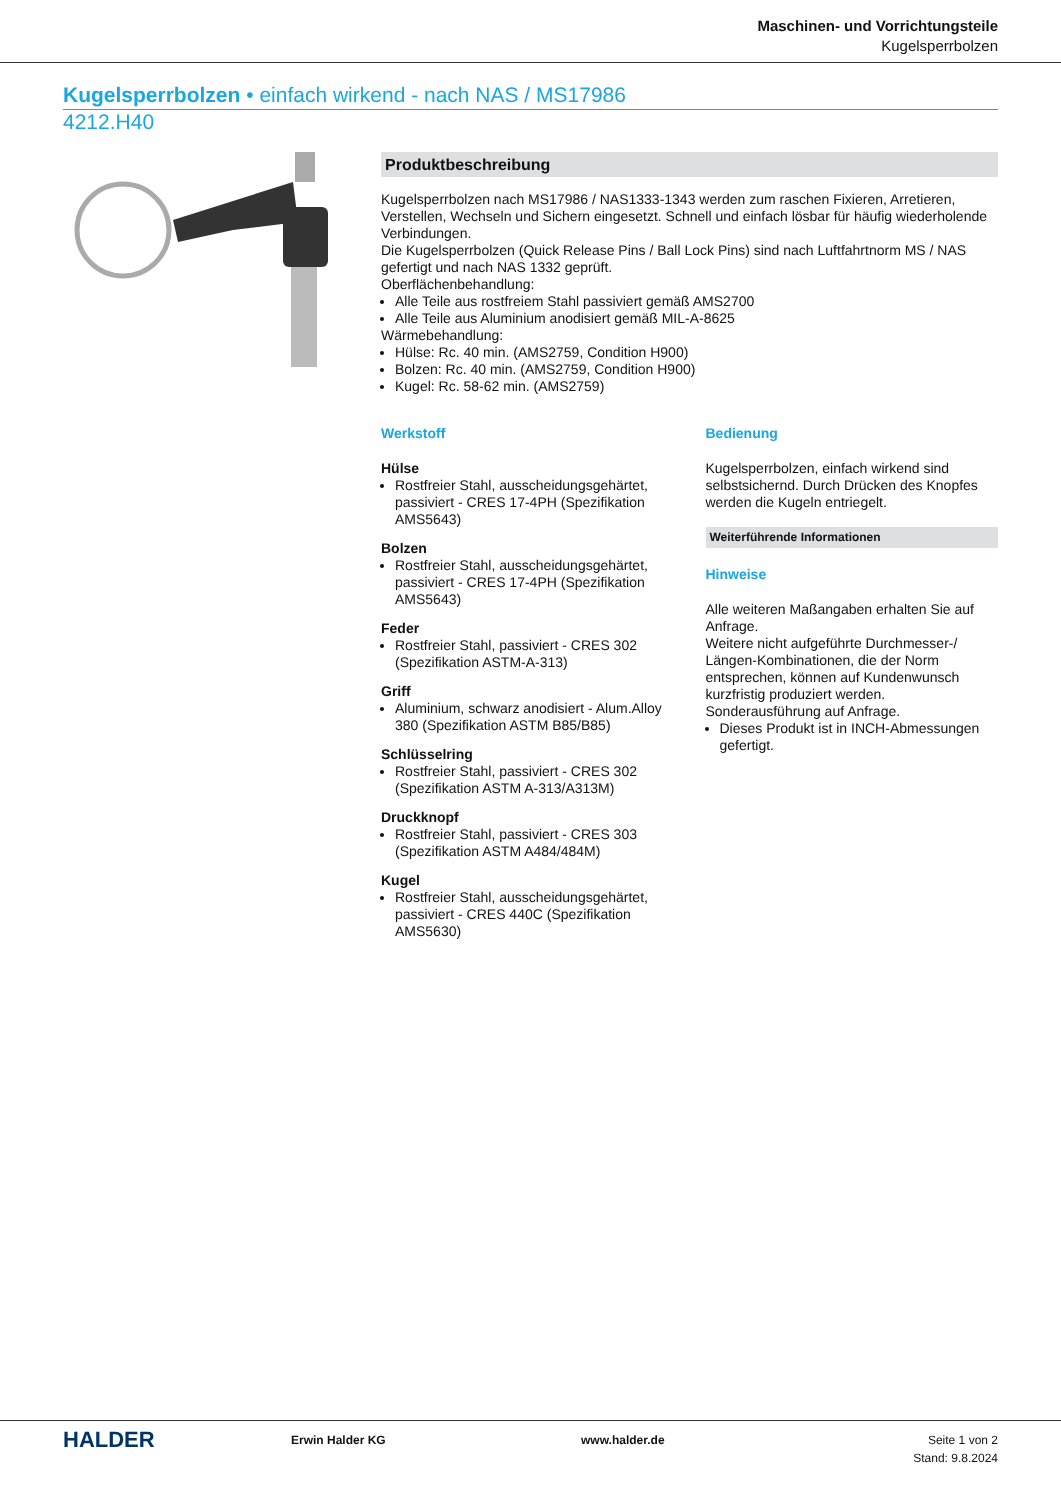Maschinen- und Vorrichtungsteile
Kugelsperrbolzen
Kugelsperrbolzen • einfach wirkend - nach NAS / MS17986
4212.H40
Produktbeschreibung
Kugelsperrbolzen nach MS17986 / NAS1333-1343 werden zum raschen Fixieren, Arretieren, Verstellen, Wechseln und Sichern eingesetzt. Schnell und einfach lösbar für häufig wiederholende Verbindungen.
Die Kugelsperrbolzen (Quick Release Pins / Ball Lock Pins) sind nach Luftfahrtnorm MS / NAS gefertigt und nach NAS 1332 geprüft.
Oberflächenbehandlung:
Alle Teile aus rostfreiem Stahl passiviert gemäß AMS2700
Alle Teile aus Aluminium anodisiert gemäß MIL-A-8625
Wärmebehandlung:
Hülse: Rc. 40 min. (AMS2759, Condition H900)
Bolzen: Rc. 40 min. (AMS2759, Condition H900)
Kugel: Rc. 58-62 min. (AMS2759)
Werkstoff
Hülse
Rostfreier Stahl, ausscheidungsgehärtet, passiviert - CRES 17-4PH (Spezifikation AMS5643)
Bolzen
Rostfreier Stahl, ausscheidungsgehärtet, passiviert - CRES 17-4PH (Spezifikation AMS5643)
Feder
Rostfreier Stahl, passiviert - CRES 302 (Spezifikation ASTM-A-313)
Griff
Aluminium, schwarz anodisiert - Alum.Alloy 380 (Spezifikation ASTM B85/B85)
Schlüsselring
Rostfreier Stahl, passiviert - CRES 302 (Spezifikation ASTM A-313/A313M)
Druckknopf
Rostfreier Stahl, passiviert - CRES 303 (Spezifikation ASTM A484/484M)
Kugel
Rostfreier Stahl, ausscheidungsgehärtet, passiviert - CRES 440C (Spezifikation AMS5630)
Bedienung
Kugelsperrbolzen, einfach wirkend sind selbstsichernd. Durch Drücken des Knopfes werden die Kugeln entriegelt.
Weiterführende Informationen
Hinweise
Alle weiteren Maßangaben erhalten Sie auf Anfrage.
Weitere nicht aufgeführte Durchmesser-/ Längen-Kombinationen, die der Norm entsprechen, können auf Kundenwunsch kurzfristig produziert werden.
Sonderausführung auf Anfrage.
Dieses Produkt ist in INCH-Abmessungen gefertigt.
HALDER
Erwin Halder KG www.halder.de Seite 1 von 2
Stand: 9.8.2024